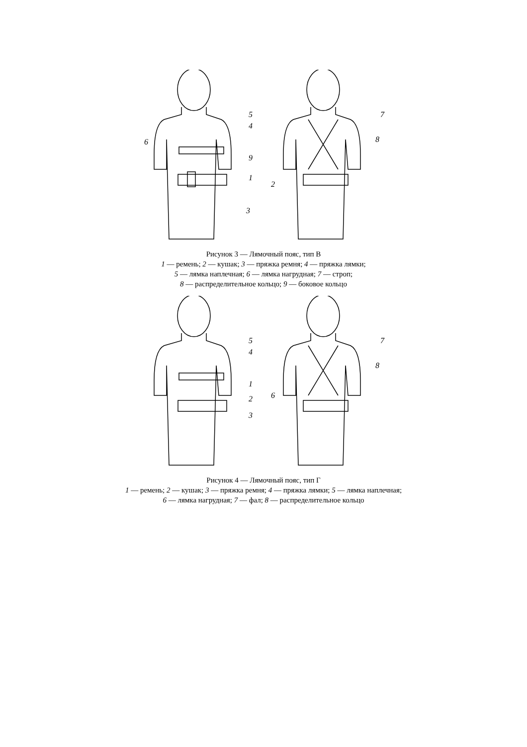5
4
6
9
1
3
7
8
2
Рисунок 3 — Лямочный пояс, тип В
1 — ремень; 2 — кушак; 3 — пряжка ремня; 4 — пряжка лямки;
5 — лямка наплечная; 6 — лямка нагрудная; 7 — строп;
8 — распределительное кольцо; 9 — боковое кольцо
5
4
1
2
3
7
8
6
Рисунок 4 — Лямочный пояс, тип Г
1 — ремень; 2 — кушак; 3 — пряжка ремня; 4 — пряжка лямки; 5 — лямка наплечная;
6 — лямка нагрудная; 7 — фал; 8 — распределительное кольцо